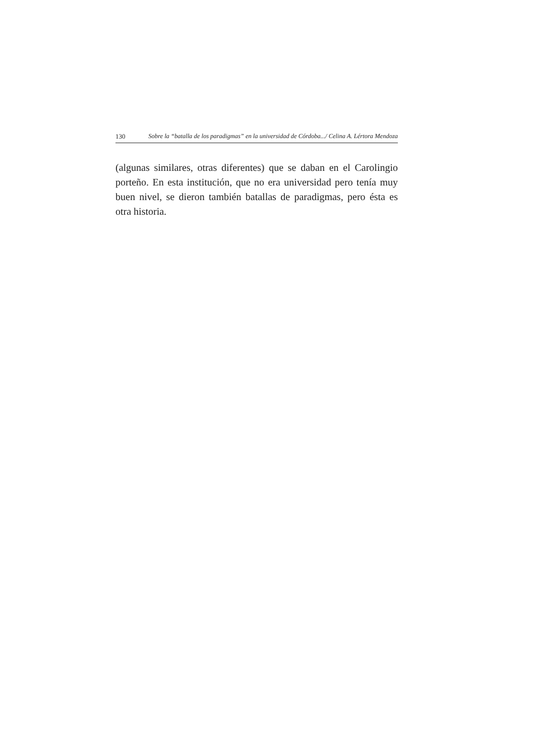130 Sobre la “batalla de los paradigmas” en la universidad de Córdoba.../ Celina A. Lértora Mendoza
(algunas similares, otras diferentes) que se daban en el Carolingio porteño. En esta institución, que no era universidad pero tenía muy buen nivel, se dieron también batallas de paradigmas, pero ésta es otra historia.